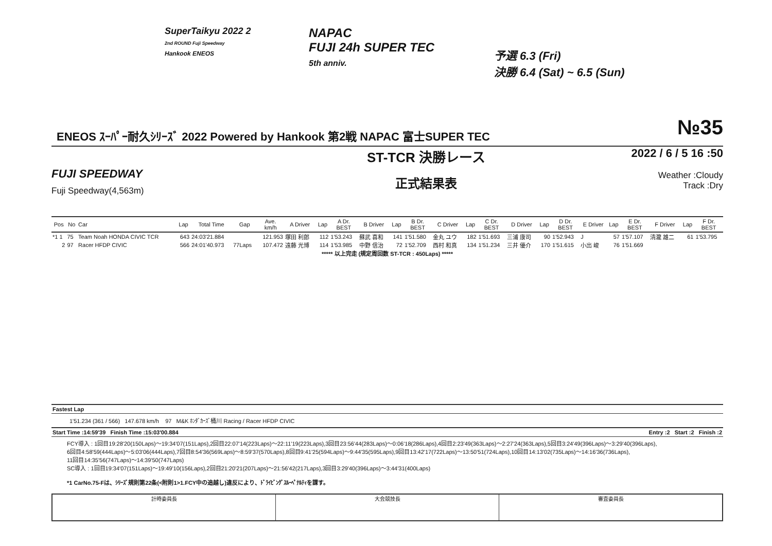SuperTaikyu 2022 2
2nd ROUND Fuji Speedway
Hankook ENEOS
NAPAC
FUJI 24h SUPER TEC
5th anniv.
予選 6.3 (Fri)
決勝 6.4 (Sat) ~ 6.5 (Sun)
ENEOS ｽｰﾊﾟｰ耐久ｼﾘｰｽﾞ 2022 Powered by Hankook 第2戦 NAPAC 富士SUPER TEC
№35
FUJI SPEEDWAY
Fuji Speedway(4,563m)
ST-TCR 決勝レース
正式結果表
2022 / 6 / 5 16 :50
Weather :Cloudy
Track :Dry
| Pos | No | Car | Lap | Total Time | Gap | Ave. km/h | A Driver | Lap | A Dr. BEST | B Driver | Lap | B Dr. BEST | C Driver | Lap | C Dr. BEST | D Driver | Lap | D Dr. BEST | E Driver | Lap | E Dr. BEST | F Driver | Lap | F Dr. BEST |
| --- | --- | --- | --- | --- | --- | --- | --- | --- | --- | --- | --- | --- | --- | --- | --- | --- | --- | --- | --- | --- | --- | --- | --- | --- |
| *1 1 | 75 | Team Noah HONDA CIVIC TCR | 643 | 24:03'21.884 | | 121.953 | 塚田 利郎 | 112 | 1'53.243 | 蘇武 喜和 | 141 | 1'51.580 | 金丸 ユウ | 182 | 1'51.693 | 三浦 康司 | 90 | 1'52.943 | J | 57 | 1'57.107 | 清瀧 雄二 | 61 | 1'53.795 |
| 2 | 97 | Racer HFDP CIVIC | 566 | 24:01'40.973 | 77Laps | 107.472 | 遠藤 光博 | 114 | 1'53.985 | 中野 信治 | 72 | 1'52.709 | 西村 和真 | 134 | 1'51.234 | 三井 優介 | 170 | 1'51.615 | 小出 峻 | 76 | 1'51.669 | | | |
| ***** 以上完走 (規定周回数 ST-TCR : 450Laps) ***** | | | | | | | | | | | | | | | | | | | | | | | | |
Fastest Lap
1'51.234 (361 / 566) 147.678 km/h 97 M&K ﾎﾝﾀﾞｶｰｽﾞ桶川 Racing / Racer HFDP CIVIC
Start Time :14:59'39 Finish Time :15:03'00.884 Entry :2 Start :2 Finish :2
FCY導入 : 1回目19:28'20(150Laps)～19:34'07(151Laps),2回目22:07'14(223Laps)～22:11'19(223Laps),3回目23:56'44(283Laps)～0:06'18(286Laps),4回目2:23'49(363Laps)～2:27'24(363Laps),5回目3:24'49(396Laps)～3:29'40(396Laps),
6回目4:58'59(444Laps)～5:03'06(444Laps),7回目8:54'36(569Laps)～8:59'37(570Laps),8回目9:41'25(594Laps)～9:44'35(595Laps),9回目13:42'17(722Laps)～13:50'51(724Laps),10回目14:13'02(735Laps)～14:16'36(736Laps),
11回目14:35'56(747Laps)～14:39'50(747Laps)
SC導入 : 1回目19:34'07(151Laps)～19:49'10(156Laps),2回目21:20'21(207Laps)～21:56'42(217Laps),3回目3:29'40(396Laps)～3:44'31(400Laps)
*1 CarNo.75-Fは、ｼﾘｰｽﾞ規則第22条(<附則1>1.FCY中の追越し)違反により、ﾄﾞﾗｲﾋﾞﾝｸﾞｽﾙｰﾍﾟﾅﾙﾃｨを課す。
計時委員長 大会競技長 審査委員長